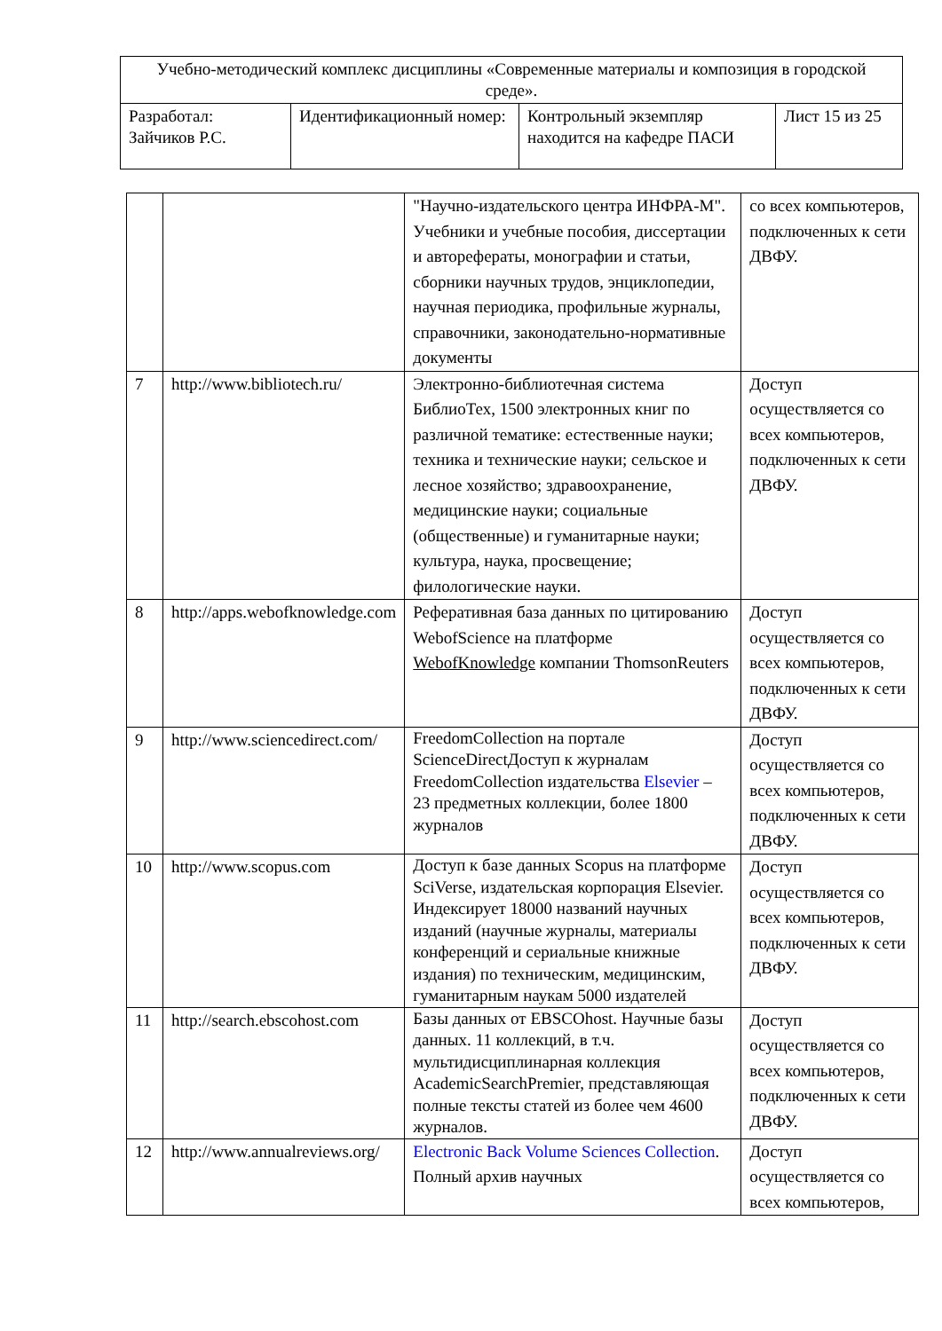| Учебно-методический комплекс дисциплины «Современные материалы и композиция в городской среде». | | | |
| Разработал: Зайчиков Р.С. | Идентификационный номер: | Контрольный экземпляр находится на кафедре ПАСИ | Лист 15 из 25 |
| | | "Научно-издательского центра ИНФРА-М". Учебники и учебные пособия, диссертации и авторефераты, монографии и статьи, сборники научных трудов, энциклопедии, научная периодика, профильные журналы, справочники, законодательно-нормативные документы | со всех компьютеров, подключенных к сети ДВФУ. |
| 7 | http://www.bibliotech.ru/ | Электронно-библиотечная система БиблиоТех, 1500 электронных книг по различной тематике: естественные науки; техника и технические науки; сельское и лесное хозяйство; здравоохранение, медицинские науки; социальные (общественные) и гуманитарные науки; культура, наука, просвещение; филологические науки. | Доступ осуществляется со всех компьютеров, подключенных к сети ДВФУ. |
| 8 | http://apps.webofknowledge.com | Реферативная база данных по цитированию WebofScience на платформе WebofKnowledge компании ThomsonReuters | Доступ осуществляется со всех компьютеров, подключенных к сети ДВФУ. |
| 9 | http://www.sciencedirect.com/ | FreedomCollection на портале ScienceDirectДоступ к журналам FreedomCollection издательства Elsevier – 23 предметных коллекции, более 1800 журналов | Доступ осуществляется со всех компьютеров, подключенных к сети ДВФУ. |
| 10 | http://www.scopus.com | Доступ к базе данных Scopus на платформе SciVerse, издательская корпорация Elsevier. Индексирует 18000 названий научных изданий (научные журналы, материалы конференций и сериальные книжные издания) по техническим, медицинским, гуманитарным наукам 5000 издателей | Доступ осуществляется со всех компьютеров, подключенных к сети ДВФУ. |
| 11 | http://search.ebscohost.com | Базы данных от EBSCOhost. Научные базы данных. 11 коллекций, в т.ч. мультидисциплинарная коллекция AcademicSearchPremier, представляющая полные тексты статей из более чем 4600 журналов. | Доступ осуществляется со всех компьютеров, подключенных к сети ДВФУ. |
| 12 | http://www.annualreviews.org/ | Electronic Back Volume Sciences Collection . Полный архив научных | Доступ осуществляется со всех компьютеров, |